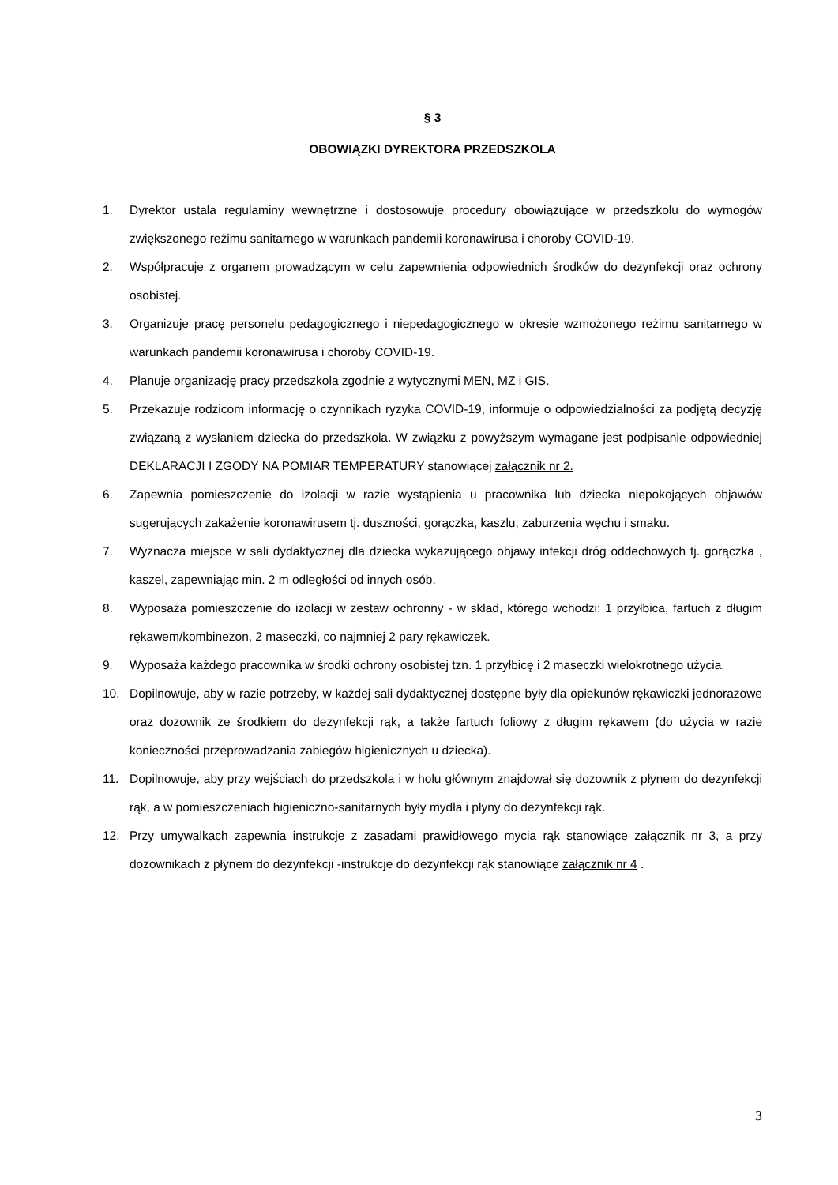§ 3
OBOWIĄZKI DYREKTORA PRZEDSZKOLA
1. Dyrektor ustala regulaminy wewnętrzne i dostosowuje procedury obowiązujące w przedszkolu do wymogów zwiększonego reżimu sanitarnego w warunkach pandemii koronawirusa i choroby COVID-19.
2. Współpracuje z organem prowadzącym w celu zapewnienia odpowiednich środków do dezynfekcji oraz ochrony osobistej.
3. Organizuje pracę personelu pedagogicznego i niepedagogicznego w okresie wzmożonego reżimu sanitarnego w warunkach pandemii koronawirusa i choroby COVID-19.
4. Planuje organizację pracy przedszkola zgodnie z wytycznymi MEN, MZ i GIS.
5. Przekazuje rodzicom informację o czynnikach ryzyka COVID-19, informuje o odpowiedzialności za podjętą decyzję związaną z wysłaniem dziecka do przedszkola. W związku z powyższym wymagane jest podpisanie odpowiedniej DEKLARACJI I ZGODY NA POMIAR TEMPERATURY stanowiącej załącznik nr 2.
6. Zapewnia pomieszczenie do izolacji w razie wystąpienia u pracownika lub dziecka niepokojących objawów sugerujących zakażenie koronawirusem tj. duszności, gorączka, kaszlu, zaburzenia węchu i smaku.
7. Wyznacza miejsce w sali dydaktycznej dla dziecka wykazującego objawy infekcji dróg oddechowych tj. gorączka , kaszel, zapewniając min. 2 m odległości od innych osób.
8. Wyposaża pomieszczenie do izolacji w zestaw ochronny - w skład, którego wchodzi: 1 przyłbica, fartuch z długim rękawem/kombinezon, 2 maseczki, co najmniej 2 pary rękawiczek.
9. Wyposaża każdego pracownika w środki ochrony osobistej tzn. 1 przyłbicę i 2 maseczki wielokrotnego użycia.
10. Dopilnowuje, aby w razie potrzeby, w każdej sali dydaktycznej dostępne były dla opiekunów rękawiczki jednorazowe oraz dozownik ze środkiem do dezynfekcji rąk, a także fartuch foliowy z długim rękawem (do użycia w razie konieczności przeprowadzania zabiegów higienicznych u dziecka).
11. Dopilnowuje, aby przy wejściach do przedszkola i w holu głównym znajdował się dozownik z płynem do dezynfekcji rąk, a w pomieszczeniach higieniczno-sanitarnych były mydła i płyny do dezynfekcji rąk.
12. Przy umywalkach zapewnia instrukcje z zasadami prawidłowego mycia rąk stanowiące załącznik nr 3, a przy dozownikach z płynem do dezynfekcji -instrukcje do dezynfekcji rąk stanowiące załącznik nr 4 .
3